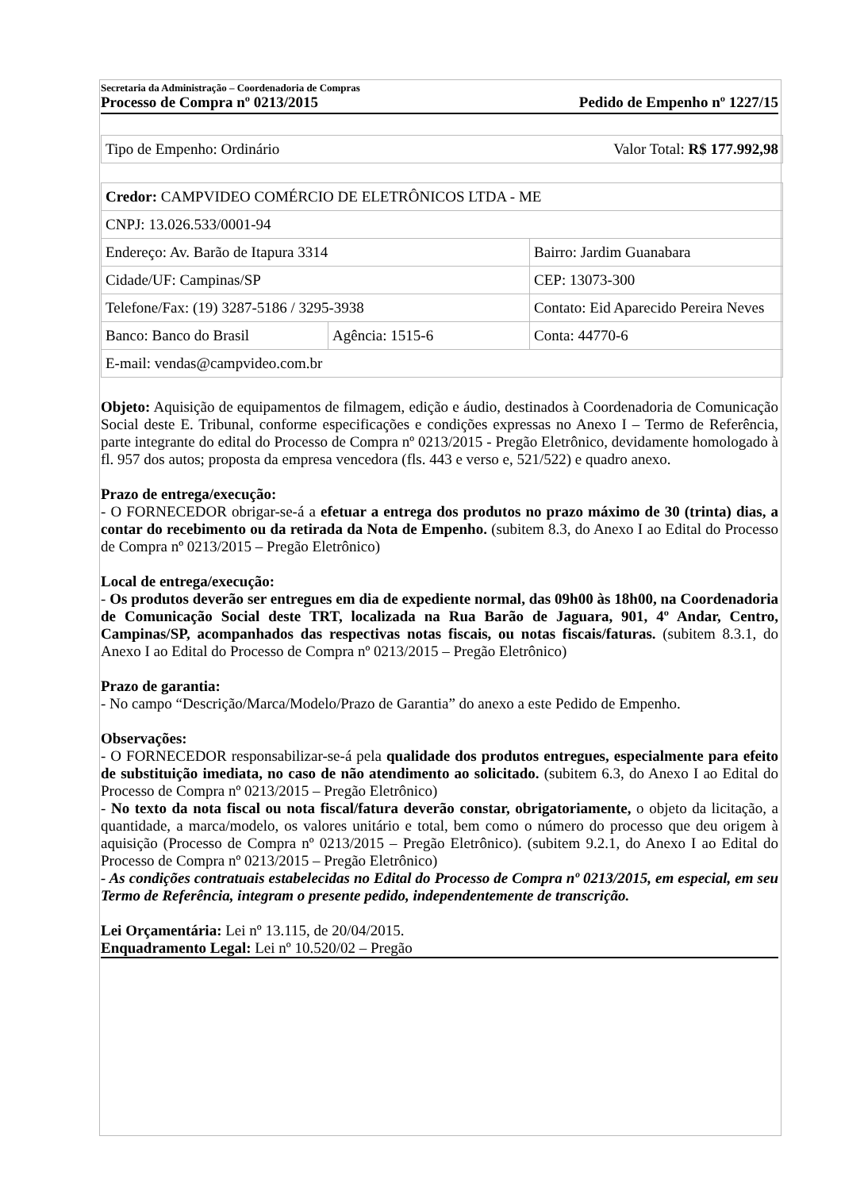Secretaria da Administração – Coordenadoria de Compras
Processo de Compra nº 0213/2015 Pedido de Empenho nº 1227/15
| Tipo de Empenho: Ordinário | Valor Total: R$ 177.992,98 |
| Credor: CAMPVIDEO COMÉRCIO DE ELETRÔNICOS LTDA - ME | | |
| CNPJ: 13.026.533/0001-94 | | |
| Endereço: Av. Barão de Itapura 3314 | | Bairro: Jardim Guanabara |
| Cidade/UF: Campinas/SP | | CEP: 13073-300 |
| Telefone/Fax: (19) 3287-5186 / 3295-3938 | | Contato: Eid Aparecido Pereira Neves |
| Banco: Banco do Brasil | Agência: 1515-6 | Conta: 44770-6 |
| E-mail: vendas@campvideo.com.br | | |
Objeto: Aquisição de equipamentos de filmagem, edição e áudio, destinados à Coordenadoria de Comunicação Social deste E. Tribunal, conforme especificações e condições expressas no Anexo I – Termo de Referência, parte integrante do edital do Processo de Compra nº 0213/2015 - Pregão Eletrônico, devidamente homologado à fl. 957 dos autos; proposta da empresa vencedora (fls. 443 e verso e, 521/522) e quadro anexo.
Prazo de entrega/execução:
- O FORNECEDOR obrigar-se-á a efetuar a entrega dos produtos no prazo máximo de 30 (trinta) dias, a contar do recebimento ou da retirada da Nota de Empenho. (subitem 8.3, do Anexo I ao Edital do Processo de Compra nº 0213/2015 – Pregão Eletrônico)
Local de entrega/execução:
- Os produtos deverão ser entregues em dia de expediente normal, das 09h00 às 18h00, na Coordenadoria de Comunicação Social deste TRT, localizada na Rua Barão de Jaguara, 901, 4º Andar, Centro, Campinas/SP, acompanhados das respectivas notas fiscais, ou notas fiscais/faturas. (subitem 8.3.1, do Anexo I ao Edital do Processo de Compra nº 0213/2015 – Pregão Eletrônico)
Prazo de garantia:
- No campo “Descrição/Marca/Modelo/Prazo de Garantia” do anexo a este Pedido de Empenho.
Observações:
- O FORNECEDOR responsabilizar-se-á pela qualidade dos produtos entregues, especialmente para efeito de substituição imediata, no caso de não atendimento ao solicitado. (subitem 6.3, do Anexo I ao Edital do Processo de Compra nº 0213/2015 – Pregão Eletrônico)
- No texto da nota fiscal ou nota fiscal/fatura deverão constar, obrigatoriamente, o objeto da licitação, a quantidade, a marca/modelo, os valores unitário e total, bem como o número do processo que deu origem à aquisição (Processo de Compra nº 0213/2015 – Pregão Eletrônico). (subitem 9.2.1, do Anexo I ao Edital do Processo de Compra nº 0213/2015 – Pregão Eletrônico)
- As condições contratuais estabelecidas no Edital do Processo de Compra nº 0213/2015, em especial, em seu Termo de Referência, integram o presente pedido, independentemente de transcrição.
Lei Orçamentária: Lei nº 13.115, de 20/04/2015.
Enquadramento Legal: Lei nº 10.520/02 – Pregão